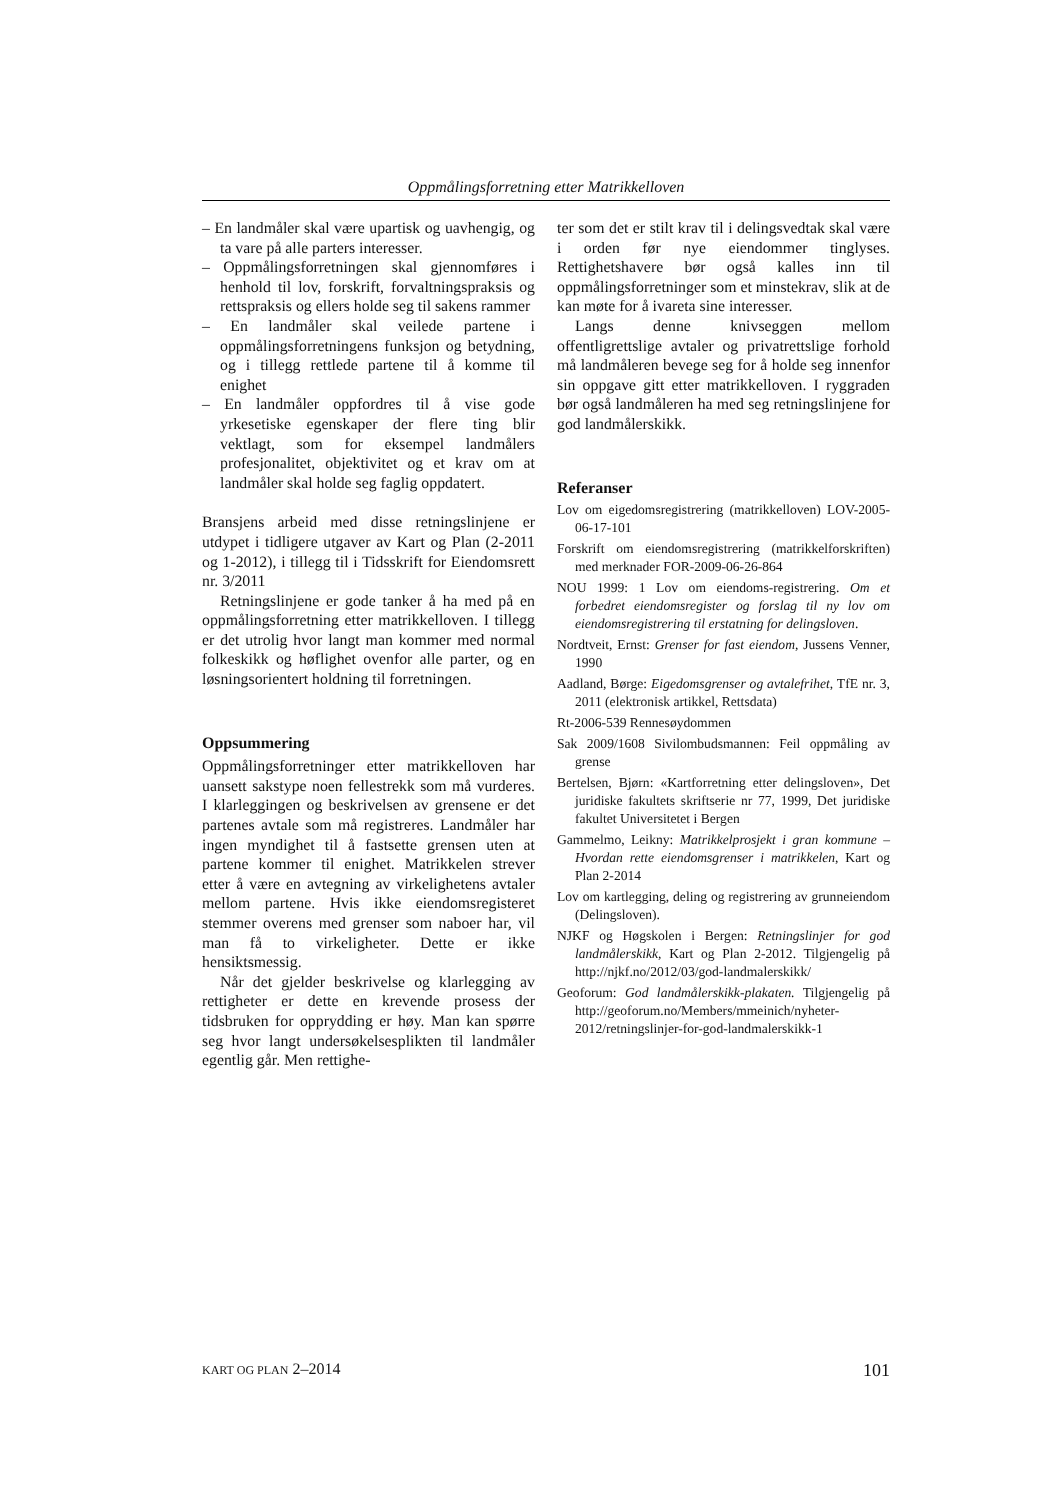Oppmålingsforretning etter Matrikkelloven
– En landmåler skal være upartisk og uavhengig, og ta vare på alle parters interesser.
– Oppmålingsforretningen skal gjennomføres i henhold til lov, forskrift, forvaltningspraksis og rettspraksis og ellers holde seg til sakens rammer
– En landmåler skal veilede partene i oppmålingsforretningens funksjon og betydning, og i tillegg rettlede partene til å komme til enighet
– En landmåler oppfordres til å vise gode yrkesetiske egenskaper der flere ting blir vektlagt, som for eksempel landmålers profesjonalitet, objektivitet og et krav om at landmåler skal holde seg faglig oppdatert.
Bransjens arbeid med disse retningslinjene er utdypet i tidligere utgaver av Kart og Plan (2-2011 og 1-2012), i tillegg til i Tidsskrift for Eiendomsrett nr. 3/2011
Retningslinjene er gode tanker å ha med på en oppmålingsforretning etter matrikkelloven. I tillegg er det utrolig hvor langt man kommer med normal folkeskikk og høflighet ovenfor alle parter, og en løsningsorientert holdning til forretningen.
Oppsummering
Oppmålingsforretninger etter matrikkelloven har uansett sakstype noen fellestrekk som må vurderes. I klarleggingen og beskrivelsen av grensene er det partenes avtale som må registreres. Landmåler har ingen myndighet til å fastsette grensen uten at partene kommer til enighet. Matrikkelen strever etter å være en avtegning av virkelighetens avtaler mellom partene. Hvis ikke eiendomsregisteret stemmer overens med grenser som naboer har, vil man få to virkeligheter. Dette er ikke hensiktsmessig.
Når det gjelder beskrivelse og klarlegging av rettigheter er dette en krevende prosess der tidsbruken for opprydding er høy. Man kan spørre seg hvor langt undersøkelsesplikten til landmåler egentlig går. Men rettighe-
ter som det er stilt krav til i delingsvedtak skal være i orden før nye eiendommer tinglyses. Rettighetshavere bør også kalles inn til oppmålingsforretninger som et minstekrav, slik at de kan møte for å ivareta sine interesser.
Langs denne knivseggen mellom offentligrettslige avtaler og privatrettslige forhold må landmåleren bevege seg for å holde seg innenfor sin oppgave gitt etter matrikkelloven. I ryggraden bør også landmåleren ha med seg retningslinjene for god landmålerskikk.
Referanser
Lov om eigedomsregistrering (matrikkelloven) LOV-2005-06-17-101
Forskrift om eiendomsregistrering (matrikkelforskriften) med merknader FOR-2009-06-26-864
NOU 1999: 1 Lov om eiendoms-registrering. Om et forbedret eiendomsregister og forslag til ny lov om eiendomsregistrering til erstatning for delingsloven.
Nordtveit, Ernst: Grenser for fast eiendom, Jussens Venner, 1990
Aadland, Børge: Eigedomsgrenser og avtalefrihet, TfE nr. 3, 2011 (elektronisk artikkel, Rettsdata)
Rt-2006-539 Rennesøydommen
Sak 2009/1608 Sivilombudsmannen: Feil oppmåling av grense
Bertelsen, Bjørn: «Kartforretning etter delingsloven», Det juridiske fakultets skriftserie nr 77, 1999, Det juridiske fakultet Universitetet i Bergen
Gammelmo, Leikny: Matrikkelprosjekt i gran kommune – Hvordan rette eiendomsgrenser i matrikkelen, Kart og Plan 2-2014
Lov om kartlegging, deling og registrering av grunneiendom (Delingsloven).
NJKF og Høgskolen i Bergen: Retningslinjer for god landmålerskikk, Kart og Plan 2-2012. Tilgjengelig på http://njkf.no/2012/03/god-landmalerskikk/
Geoforum: God landmålerskikk-plakaten. Tilgjengelig på http://geoforum.no/Members/mmeinich/nyheter-2012/retningslinjer-for-god-landmalerskikk-1
KART OG PLAN 2–2014 101